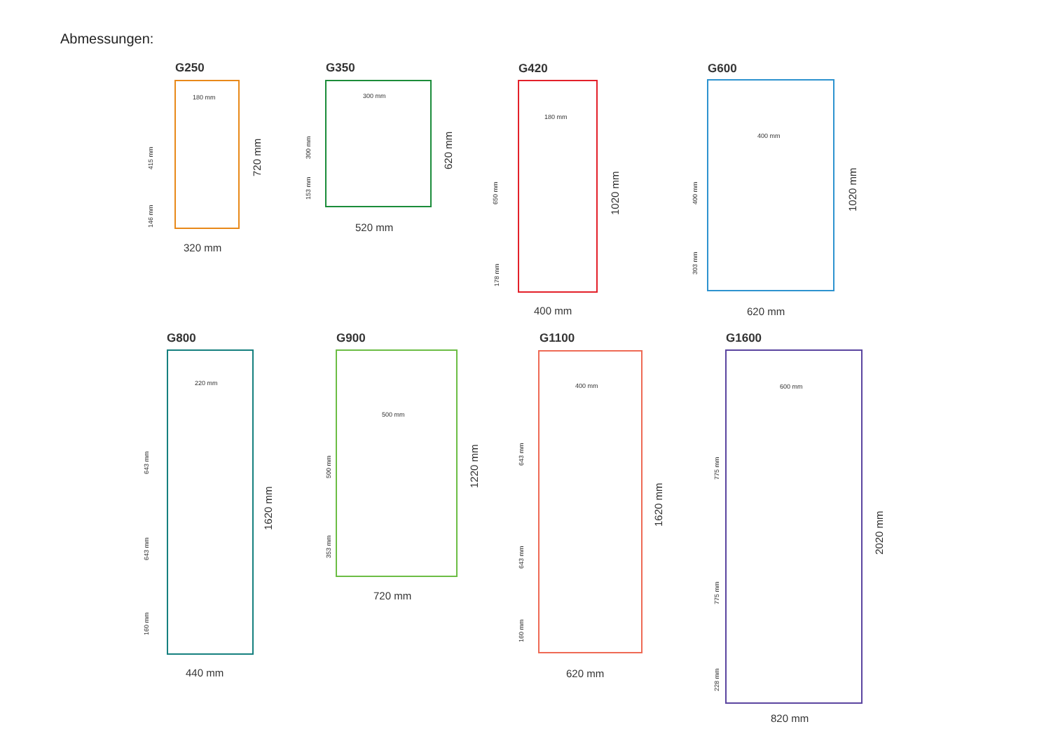Abmessungen:
G250
180 mm
320 mm
720 mm
415 mm
146 mm
G350
300 mm
520 mm
620 mm
300 mm
153 mm
G420
180 mm
400 mm
1020 mm
650 mm
178 mm
G600
400 mm
620 mm
1020 mm
400 mm
303 mm
G800
220 mm
440 mm
1620 mm
643 mm
643 mm
160 mm
G900
500 mm
720 mm
1220 mm
500 mm
353 mm
G1100
400 mm
620 mm
1620 mm
643 mm
643 mm
160 mm
G1600
600 mm
820 mm
2020 mm
775 mm
775 mm
228 mm